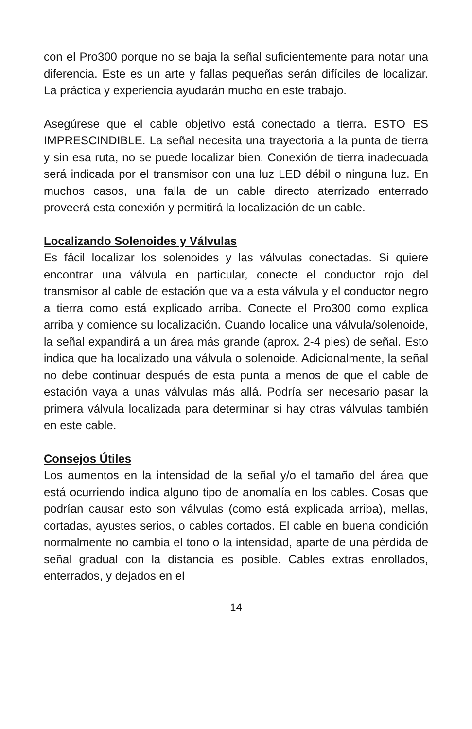con el Pro300 porque no se baja la señal suficientemente para notar una diferencia. Este es un arte y fallas pequeñas serán difíciles de localizar. La práctica y experiencia ayudarán mucho en este trabajo.
Asegúrese que el cable objetivo está conectado a tierra. ESTO ES IMPRESCINDIBLE. La señal necesita una trayectoria a la punta de tierra y sin esa ruta, no se puede localizar bien. Conexión de tierra inadecuada será indicada por el transmisor con una luz LED débil o ninguna luz. En muchos casos, una falla de un cable directo aterrizado enterrado proveerá esta conexión y permitirá la localización de un cable.
Localizando Solenoides y Válvulas
Es fácil localizar los solenoides y las válvulas conectadas. Si quiere encontrar una válvula en particular, conecte el conductor rojo del transmisor al cable de estación que va a esta válvula y el conductor negro a tierra como está explicado arriba. Conecte el Pro300 como explica arriba y comience su localización. Cuando localice una válvula/solenoide, la señal expandirá a un área más grande (aprox. 2-4 pies) de señal. Esto indica que ha localizado una válvula o solenoide. Adicionalmente, la señal no debe continuar después de esta punta a menos de que el cable de estación vaya a unas válvulas más allá. Podría ser necesario pasar la primera válvula localizada para determinar si hay otras válvulas también en este cable.
Consejos Útiles
Los aumentos en la intensidad de la señal y/o el tamaño del área que está ocurriendo indica alguno tipo de anomalía en los cables. Cosas que podrían causar esto son válvulas (como está explicada arriba), mellas, cortadas, ayustes serios, o cables cortados. El cable en buena condición normalmente no cambia el tono o la intensidad, aparte de una pérdida de señal gradual con la distancia es posible. Cables extras enrollados, enterrados, y dejados en el
14